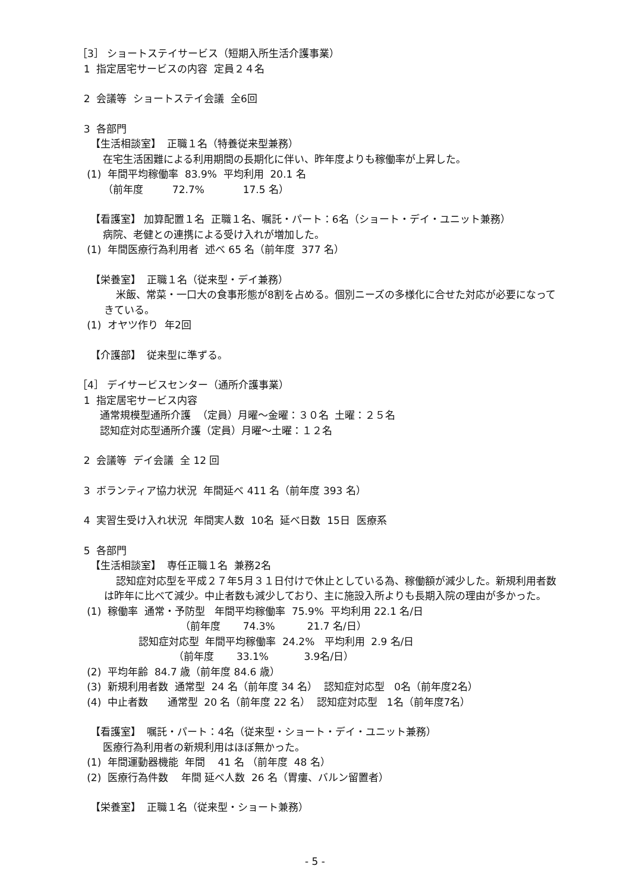［3］ ショートステイサービス（短期入所生活介護事業）
1 指定居宅サービスの内容 定員２４名
2 会議等 ショートステイ会議 全6回
3 各部門
【生活相談室】 正職１名（特養従来型兼務）
在宅生活困難による利用期間の長期化に伴い、昨年度よりも稼働率が上昇した。
(1) 年間平均稼働率 83.9% 平均利用 20.1 名
（前年度 72.7% 17.5 名）
【看護室】 加算配置１名 正職１名、嘱託・パート：6名（ショート・デイ・ユニット兼務）
病院、老健との連携による受け入れが増加した。
(1) 年間医療行為利用者 述べ 65 名（前年度 377 名）
【栄養室】 正職１名（従来型・デイ兼務）
米飯、常菜・一口大の食事形態が8割を占める。個別ニーズの多様化に合せた対応が必要になってきている。
(1) オヤツ作り 年2回
【介護部】 従来型に準ずる。
［4］ デイサービスセンター（通所介護事業）
1 指定居宅サービス内容
通常規模型通所介護 （定員）月曜～金曜：３０名 土曜：２５名
認知症対応型通所介護（定員）月曜～土曜：１２名
2 会議等 デイ会議 全 12 回
3 ボランティア協力状況 年間延べ 411 名（前年度 393 名）
4 実習生受け入れ状況 年間実人数 10名 延べ日数 15日 医療系
5 各部門
【生活相談室】 専任正職１名 兼務2名
認知症対応型を平成２７年5月３１日付けで休止としている為、稼働額が減少した。新規利用者数は昨年に比べて減少。中止者数も減少しており、主に施設入所よりも長期入院の理由が多かった。
(1) 稼働率 通常・予防型 年間平均稼働率 75.9% 平均利用 22.1 名/日
（前年度 74.3% 21.7 名/日）
認知症対応型 年間平均稼働率 24.2% 平均利用 2.9 名/日
（前年度 33.1% 3.9名/日）
(2) 平均年齢 84.7 歳（前年度 84.6 歳）
(3) 新規利用者数 通常型 24 名（前年度 34 名） 認知症対応型 0名（前年度2名）
(4) 中止者数 通常型 20 名（前年度 22 名） 認知症対応型 1名（前年度7名）
【看護室】 嘱託・パート：4名（従来型・ショート・デイ・ユニット兼務）
医療行為利用者の新規利用はほぼ無かった。
(1) 年間運動器機能 年間 41 名 （前年度 48 名）
(2) 医療行為件数 年間 延べ人数 26 名（胃瘻、バルン留置者）
【栄養室】 正職１名（従来型・ショート兼務）
- 5 -